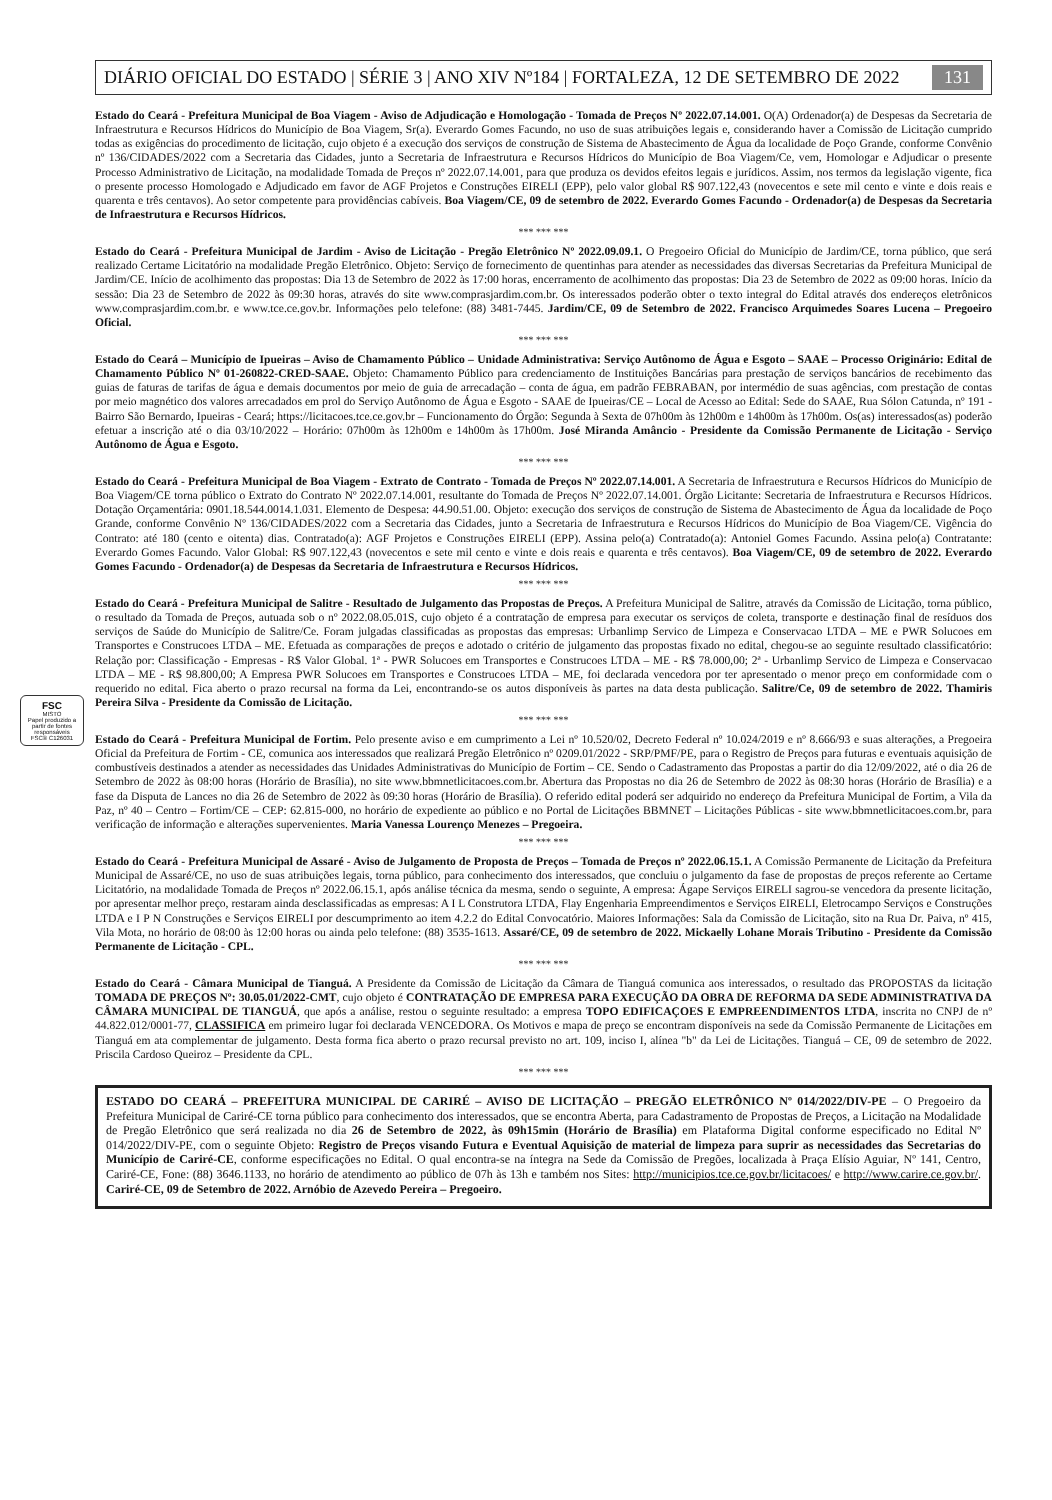FSC
MISTO
Papel produzido a partir de fontes responsáveis
FSC® C126031
DIÁRIO OFICIAL DO ESTADO | SÉRIE 3 | ANO XIV Nº184 | FORTALEZA, 12 DE SETEMBRO DE 2022 131
Estado do Ceará - Prefeitura Municipal de Boa Viagem - Aviso de Adjudicação e Homologação - Tomada de Preços Nº 2022.07.14.001. O(A) Ordenador(a) de Despesas da Secretaria de Infraestrutura e Recursos Hídricos do Município de Boa Viagem, Sr(a). Everardo Gomes Facundo, no uso de suas atribuições legais e, considerando haver a Comissão de Licitação cumprido todas as exigências do procedimento de licitação, cujo objeto é a execução dos serviços de construção de Sistema de Abastecimento de Água da localidade de Poço Grande, conforme Convênio nº 136/CIDADES/2022 com a Secretaria das Cidades, junto a Secretaria de Infraestrutura e Recursos Hídricos do Município de Boa Viagem/Ce, vem, Homologar e Adjudicar o presente Processo Administrativo de Licitação, na modalidade Tomada de Preços nº 2022.07.14.001, para que produza os devidos efeitos legais e jurídicos. Assim, nos termos da legislação vigente, fica o presente processo Homologado e Adjudicado em favor de AGF Projetos e Construções EIRELI (EPP), pelo valor global R$ 907.122,43 (novecentos e sete mil cento e vinte e dois reais e quarenta e três centavos). Ao setor competente para providências cabíveis. Boa Viagem/CE, 09 de setembro de 2022. Everardo Gomes Facundo - Ordenador(a) de Despesas da Secretaria de Infraestrutura e Recursos Hídricos.
*** *** ***
Estado do Ceará - Prefeitura Municipal de Jardim - Aviso de Licitação - Pregão Eletrônico Nº 2022.09.09.1. O Pregoeiro Oficial do Município de Jardim/CE, torna público, que será realizado Certame Licitatório na modalidade Pregão Eletrônico. Objeto: Serviço de fornecimento de quentinhas para atender as necessidades das diversas Secretarias da Prefeitura Municipal de Jardim/CE. Início de acolhimento das propostas: Dia 13 de Setembro de 2022 às 17:00 horas, encerramento de acolhimento das propostas: Dia 23 de Setembro de 2022 as 09:00 horas. Início da sessão: Dia 23 de Setembro de 2022 às 09:30 horas, através do site www.comprasjardim.com.br. Os interessados poderão obter o texto integral do Edital através dos endereços eletrônicos www.comprasjardim.com.br. e www.tce.ce.gov.br. Informações pelo telefone: (88) 3481-7445. Jardim/CE, 09 de Setembro de 2022. Francisco Arquimedes Soares Lucena – Pregoeiro Oficial.
*** *** ***
Estado do Ceará – Município de Ipueiras – Aviso de Chamamento Público – Unidade Administrativa: Serviço Autônomo de Água e Esgoto – SAAE – Processo Originário: Edital de Chamamento Público Nº 01-260822-CRED-SAAE. Objeto: Chamamento Público para credenciamento de Instituições Bancárias para prestação de serviços bancários de recebimento das guias de faturas de tarifas de água e demais documentos por meio de guia de arrecadação – conta de água, em padrão FEBRABAN, por intermédio de suas agências, com prestação de contas por meio magnético dos valores arrecadados em prol do Serviço Autônomo de Água e Esgoto - SAAE de Ipueiras/CE – Local de Acesso ao Edital: Sede do SAAE, Rua Sólon Catunda, nº 191 - Bairro São Bernardo, Ipueiras - Ceará; https://licitacoes.tce.ce.gov.br – Funcionamento do Órgão: Segunda à Sexta de 07h00m às 12h00m e 14h00m às 17h00m. Os(as) interessados(as) poderão efetuar a inscrição até o dia 03/10/2022 – Horário: 07h00m às 12h00m e 14h00m às 17h00m. José Miranda Amâncio - Presidente da Comissão Permanente de Licitação - Serviço Autônomo de Água e Esgoto.
*** *** ***
Estado do Ceará - Prefeitura Municipal de Boa Viagem - Extrato de Contrato - Tomada de Preços Nº 2022.07.14.001. A Secretaria de Infraestrutura e Recursos Hídricos do Município de Boa Viagem/CE torna público o Extrato do Contrato Nº 2022.07.14.001, resultante do Tomada de Preços Nº 2022.07.14.001. Órgão Licitante: Secretaria de Infraestrutura e Recursos Hídricos. Dotação Orçamentária: 0901.18.544.0014.1.031. Elemento de Despesa: 44.90.51.00. Objeto: execução dos serviços de construção de Sistema de Abastecimento de Água da localidade de Poço Grande, conforme Convênio Nº 136/CIDADES/2022 com a Secretaria das Cidades, junto a Secretaria de Infraestrutura e Recursos Hídricos do Município de Boa Viagem/CE. Vigência do Contrato: até 180 (cento e oitenta) dias. Contratado(a): AGF Projetos e Construções EIRELI (EPP). Assina pelo(a) Contratado(a): Antoniel Gomes Facundo. Assina pelo(a) Contratante: Everardo Gomes Facundo. Valor Global: R$ 907.122,43 (novecentos e sete mil cento e vinte e dois reais e quarenta e três centavos). Boa Viagem/CE, 09 de setembro de 2022. Everardo Gomes Facundo - Ordenador(a) de Despesas da Secretaria de Infraestrutura e Recursos Hídricos.
*** *** ***
Estado do Ceará - Prefeitura Municipal de Salitre - Resultado de Julgamento das Propostas de Preços. A Prefeitura Municipal de Salitre, através da Comissão de Licitação, torna público, o resultado da Tomada de Preços, autuada sob o nº 2022.08.05.01S, cujo objeto é a contratação de empresa para executar os serviços de coleta, transporte e destinação final de resíduos dos serviços de Saúde do Município de Salitre/Ce. Foram julgadas classificadas as propostas das empresas: Urbanlimp Servico de Limpeza e Conservacao LTDA – ME e PWR Solucoes em Transportes e Construcoes LTDA – ME. Efetuada as comparações de preços e adotado o critério de julgamento das propostas fixado no edital, chegou-se ao seguinte resultado classificatório: Relação por: Classificação - Empresas - R$ Valor Global. 1ª - PWR Solucoes em Transportes e Construcoes LTDA – ME - R$ 78.000,00; 2ª - Urbanlimp Servico de Limpeza e Conservacao LTDA – ME - R$ 98.800,00; A Empresa PWR Solucoes em Transportes e Construcoes LTDA – ME, foi declarada vencedora por ter apresentado o menor preço em conformidade com o requerido no edital. Fica aberto o prazo recursal na forma da Lei, encontrando-se os autos disponíveis às partes na data desta publicação. Salitre/Ce, 09 de setembro de 2022. Thamiris Pereira Silva - Presidente da Comissão de Licitação.
*** *** ***
Estado do Ceará - Prefeitura Municipal de Fortim. Pelo presente aviso e em cumprimento a Lei nº 10.520/02, Decreto Federal nº 10.024/2019 e nº 8.666/93 e suas alterações, a Pregoeira Oficial da Prefeitura de Fortim - CE, comunica aos interessados que realizará Pregão Eletrônico nº 0209.01/2022 - SRP/PMF/PE, para o Registro de Preços para futuras e eventuais aquisição de combustíveis destinados a atender as necessidades das Unidades Administrativas do Município de Fortim – CE. Sendo o Cadastramento das Propostas a partir do dia 12/09/2022, até o dia 26 de Setembro de 2022 às 08:00 horas (Horário de Brasília), no site www.bbmnetlicitacoes.com.br. Abertura das Propostas no dia 26 de Setembro de 2022 às 08:30 horas (Horário de Brasília) e a fase da Disputa de Lances no dia 26 de Setembro de 2022 às 09:30 horas (Horário de Brasília). O referido edital poderá ser adquirido no endereço da Prefeitura Municipal de Fortim, a Vila da Paz, nº 40 – Centro – Fortim/CE – CEP: 62.815-000, no horário de expediente ao público e no Portal de Licitações BBMNET – Licitações Públicas - site www.bbmnetlicitacoes.com.br, para verificação de informação e alterações supervenientes. Maria Vanessa Lourenço Menezes – Pregoeira.
*** *** ***
Estado do Ceará - Prefeitura Municipal de Assaré - Aviso de Julgamento de Proposta de Preços – Tomada de Preços nº 2022.06.15.1. A Comissão Permanente de Licitação da Prefeitura Municipal de Assaré/CE, no uso de suas atribuições legais, torna público, para conhecimento dos interessados, que concluiu o julgamento da fase de propostas de preços referente ao Certame Licitatório, na modalidade Tomada de Preços nº 2022.06.15.1, após análise técnica da mesma, sendo o seguinte, A empresa: Ágape Serviços EIRELI sagrou-se vencedora da presente licitação, por apresentar melhor preço, restaram ainda desclassificadas as empresas: A I L Construtora LTDA, Flay Engenharia Empreendimentos e Serviços EIRELI, Eletrocampo Serviços e Construções LTDA e I P N Construções e Serviços EIRELI por descumprimento ao item 4.2.2 do Edital Convocatório. Maiores Informações: Sala da Comissão de Licitação, sito na Rua Dr. Paiva, nº 415, Vila Mota, no horário de 08:00 às 12:00 horas ou ainda pelo telefone: (88) 3535-1613. Assaré/CE, 09 de setembro de 2022. Mickaelly Lohane Morais Tributino - Presidente da Comissão Permanente de Licitação - CPL.
*** *** ***
Estado do Ceará - Câmara Municipal de Tianguá. A Presidente da Comissão de Licitação da Câmara de Tianguá comunica aos interessados, o resultado das PROPOSTAS da licitação TOMADA DE PREÇOS Nº: 30.05.01/2022-CMT, cujo objeto é CONTRATAÇÃO DE EMPRESA PARA EXECUÇÃO DA OBRA DE REFORMA DA SEDE ADMINISTRATIVA DA CÂMARA MUNICIPAL DE TIANGUÁ, que após a análise, restou o seguinte resultado: a empresa TOPO EDIFICAÇOES E EMPREENDIMENTOS LTDA, inscrita no CNPJ de nº 44.822.012/0001-77, CLASSIFICA em primeiro lugar foi declarada VENCEDORA. Os Motivos e mapa de preço se encontram disponíveis na sede da Comissão Permanente de Licitações em Tianguá em ata complementar de julgamento. Desta forma fica aberto o prazo recursal previsto no art. 109, inciso I, alínea "b" da Lei de Licitações. Tianguá – CE, 09 de setembro de 2022. Priscila Cardoso Queiroz – Presidente da CPL.
*** *** ***
ESTADO DO CEARÁ – PREFEITURA MUNICIPAL DE CARIRÉ – AVISO DE LICITAÇÃO – PREGÃO ELETRÔNICO Nº 014/2022/DIV-PE – O Pregoeiro da Prefeitura Municipal de Cariré-CE torna público para conhecimento dos interessados, que se encontra Aberta, para Cadastramento de Propostas de Preços, a Licitação na Modalidade de Pregão Eletrônico que será realizada no dia 26 de Setembro de 2022, às 09h15min (Horário de Brasília) em Plataforma Digital conforme especificado no Edital Nº 014/2022/DIV-PE, com o seguinte Objeto: Registro de Preços visando Futura e Eventual Aquisição de material de limpeza para suprir as necessidades das Secretarias do Município de Cariré-CE, conforme especificações no Edital. O qual encontra-se na íntegra na Sede da Comissão de Pregões, localizada à Praça Elísio Aguiar, Nº 141, Centro, Cariré-CE, Fone: (88) 3646.1133, no horário de atendimento ao público de 07h às 13h e também nos Sites: http://municipios.tce.ce.gov.br/licitacoes/ e http://www.carire.ce.gov.br/. Cariré-CE, 09 de Setembro de 2022. Arnóbio de Azevedo Pereira – Pregoeiro.